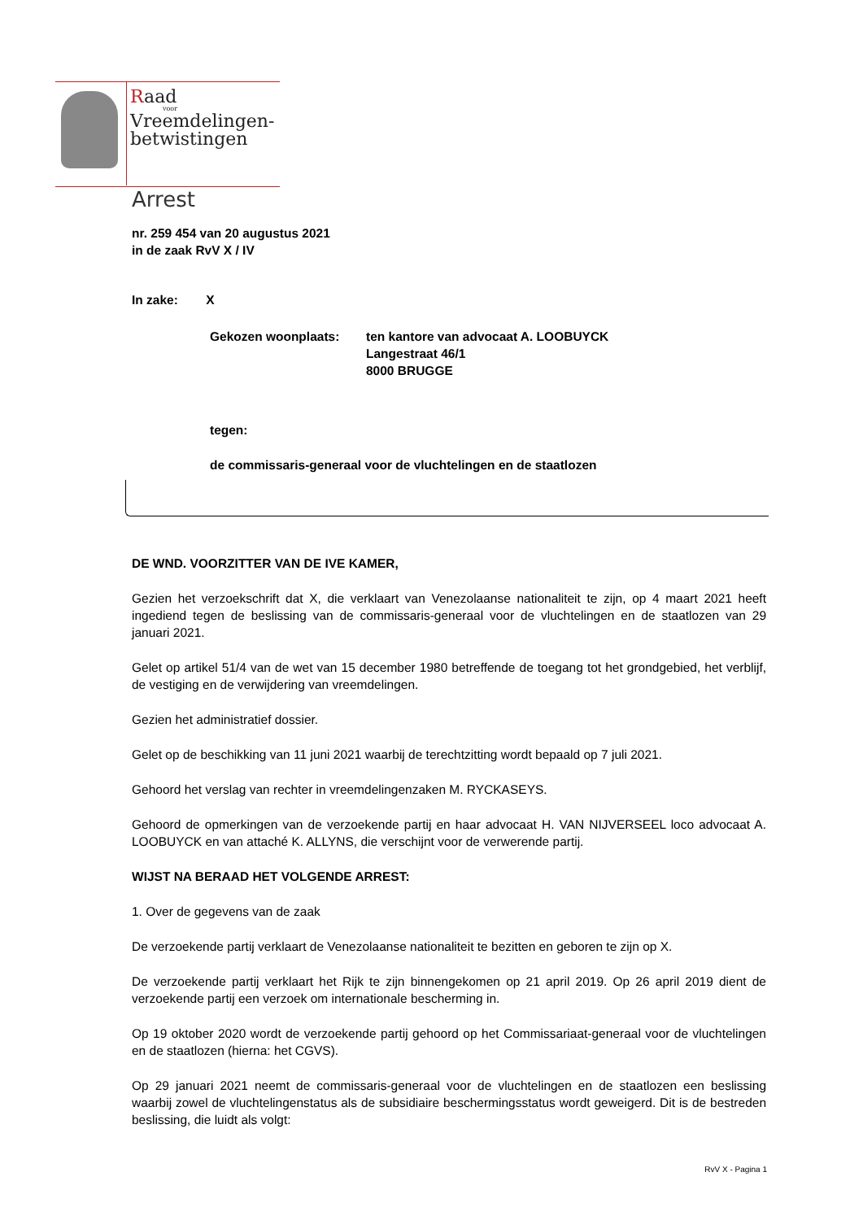Raad
voor
Vreemdelingen-
betwistingen
Arrest
nr. 259 454 van 20 augustus 2021
in de zaak RvV X / IV
In zake: X
Gekozen woonplaats: ten kantore van advocaat A. LOOBUYCK
Langestraat 46/1
8000 BRUGGE
tegen:
de commissaris-generaal voor de vluchtelingen en de staatlozen
DE WND. VOORZITTER VAN DE IVE KAMER,
Gezien het verzoekschrift dat X, die verklaart van Venezolaanse nationaliteit te zijn, op 4 maart 2021 heeft ingediend tegen de beslissing van de commissaris-generaal voor de vluchtelingen en de staatlozen van 29 januari 2021.
Gelet op artikel 51/4 van de wet van 15 december 1980 betreffende de toegang tot het grondgebied, het verblijf, de vestiging en de verwijdering van vreemdelingen.
Gezien het administratief dossier.
Gelet op de beschikking van 11 juni 2021 waarbij de terechtzitting wordt bepaald op 7 juli 2021.
Gehoord het verslag van rechter in vreemdelingenzaken M. RYCKASEYS.
Gehoord de opmerkingen van de verzoekende partij en haar advocaat H. VAN NIJVERSEEL loco advocaat A. LOOBUYCK en van attaché K. ALLYNS, die verschijnt voor de verwerende partij.
WIJST NA BERAAD HET VOLGENDE ARREST:
1. Over de gegevens van de zaak
De verzoekende partij verklaart de Venezolaanse nationaliteit te bezitten en geboren te zijn op X.
De verzoekende partij verklaart het Rijk te zijn binnengekomen op 21 april 2019. Op 26 april 2019 dient de verzoekende partij een verzoek om internationale bescherming in.
Op 19 oktober 2020 wordt de verzoekende partij gehoord op het Commissariaat-generaal voor de vluchtelingen en de staatlozen (hierna: het CGVS).
Op 29 januari 2021 neemt de commissaris-generaal voor de vluchtelingen en de staatlozen een beslissing waarbij zowel de vluchtelingenstatus als de subsidiaire beschermingsstatus wordt geweigerd. Dit is de bestreden beslissing, die luidt als volgt:
RvV X - Pagina 1